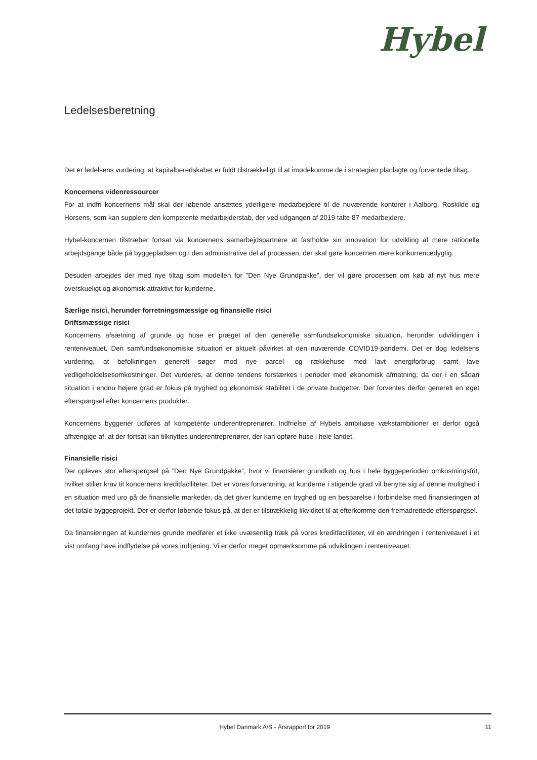Hybel
Ledelsesberetning
Det er ledelsens vurdering, at kapitalberedskabet er fuldt tilstrækkeligt til at imødekomme de i strategien planlagte og forventede tiltag.
Koncernens videnressourcer
For at indfri koncernens mål skal der løbende ansættes yderligere medarbejdere til de nuværende kontorer i Aalborg, Roskilde og Horsens, som kan supplere den kompetente medarbejderstab, der ved udgangen af 2019 talte 87 medarbejdere.
Hybel-koncernen tilstræber fortsat via koncernens samarbejdspartnere at fastholde sin innovation for udvikling af mere rationelle arbejdsgange både på byggepladsen og i den administrative del af processen, der skal gøre koncernen mere konkurrencedygtig.
Desuden arbejdes der med nye tiltag som modellen for ”Den Nye Grundpakke”, der vil gøre processen om køb af nyt hus mere overskueligt og økonomisk attraktivt for kunderne.
Særlige risici, herunder forretningsmæssige og finansielle risici
Driftsmæssige risici
Koncernens afsætning af grunde og huse er præget af den generelle samfundsøkonomiske situation, herunder udviklingen i renteniveauet. Den samfundsøkonomiske situation er aktuelt påvirket af den nuværende COVID19-pandemi. Det er dog ledelsens vurdering, at befolkningen generelt søger mod nye parcel- og rækkehuse med lavt energiforbrug samt lave vedligeholdelsesomkostninger. Det vurderes, at denne tendens forstærkes i perioder med økonomisk afmatning, da der i en sådan situation i endnu højere grad er fokus på tryghed og økonomisk stabilitet i de private budgetter. Der forventes derfor generelt en øget efterspørgsel efter koncernens produkter.
Koncernens byggerier udføres af kompetente underentreprenører. Indfrielse af Hybels ambitiøse vækstambitioner er derfor også afhængige af, at der fortsat kan tilknyttes underentreprenører, der kan opføre huse i hele landet.
Finansielle risici
Der opleves stor efterspørgsel på ”Den Nye Grundpakke”, hvor vi finansierer grundkøb og hus i hele byggeperioden omkostningsfrit, hvilket stiller krav til koncernens kreditfaciliteter. Det er vores forventning, at kunderne i stigende grad vil benytte sig af denne mulighed i en situation med uro på de finansielle markeder, da det giver kunderne en tryghed og en besparelse i forbindelse med finansieringen af det totale byggeprojekt. Der er derfor løbende fokus på, at der er tilstrækkelig likviditet til at efterkomme den fremadrettede efterspørgsel.
Da finansieringen af kundernes grunde medfører et ikke uvæsentlig træk på vores kreditfaciliteter, vil en ændringen i renteniveauet i et vist omfang have indflydelse på vores indtjening. Vi er derfor meget opmærksomme på udviklingen i renteniveauet.
Hybel Danmark A/S - Årsrapport for 2019 11